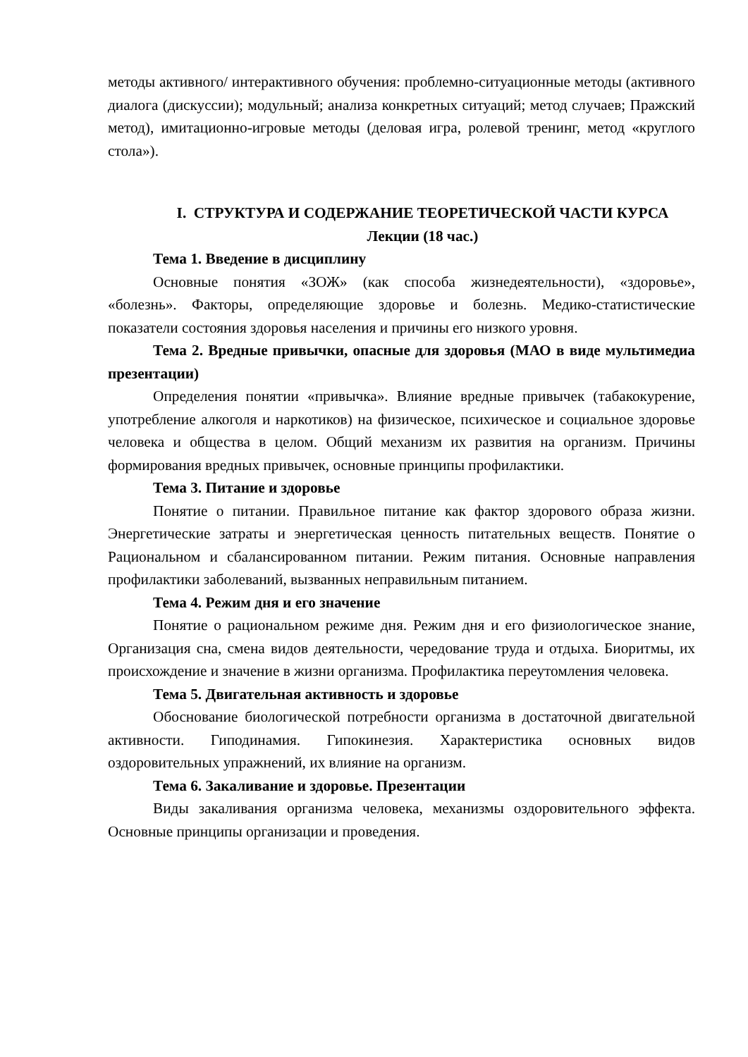методы активного/ интерактивного обучения: проблемно-ситуационные методы (активного диалога (дискуссии); модульный; анализа конкретных ситуаций; метод случаев; Пражский метод), имитационно-игровые методы (деловая игра, ролевой тренинг, метод «круглого стола»).
I. СТРУКТУРА И СОДЕРЖАНИЕ ТЕОРЕТИЧЕСКОЙ ЧАСТИ КУРСА
Лекции (18 час.)
Тема 1. Введение в дисциплину
Основные понятия «ЗОЖ» (как способа жизнедеятельности), «здоровье», «болезнь». Факторы, определяющие здоровье и болезнь. Медико-статистические показатели состояния здоровья населения и причины его низкого уровня.
Тема 2. Вредные привычки, опасные для здоровья (МАО в виде мультимедиа презентации)
Определения понятии «привычка». Влияние вредные привычек (табакокурение, употребление алкоголя и наркотиков) на физическое, психическое и социальное здоровье человека и общества в целом. Общий механизм их развития на организм. Причины формирования вредных привычек, основные принципы профилактики.
Тема 3. Питание и здоровье
Понятие о питании. Правильное питание как фактор здорового образа жизни. Энергетические затраты и энергетическая ценность питательных веществ. Понятие о Рациональном и сбалансированном питании. Режим питания. Основные направления профилактики заболеваний, вызванных неправильным питанием.
Тема 4. Режим дня и его значение
Понятие о рациональном режиме дня. Режим дня и его физиологическое знание, Организация сна, смена видов деятельности, чередование труда и отдыха. Биоритмы, их происхождение и значение в жизни организма. Профилактика переутомления человека.
Тема 5. Двигательная активность и здоровье
Обоснование биологической потребности организма в достаточной двигательной активности. Гиподинамия. Гипокинезия. Характеристика основных видов оздоровительных упражнений, их влияние на организм.
Тема 6. Закаливание и здоровье. Презентации
Виды закаливания организма человека, механизмы оздоровительного эффекта. Основные принципы организации и проведения.